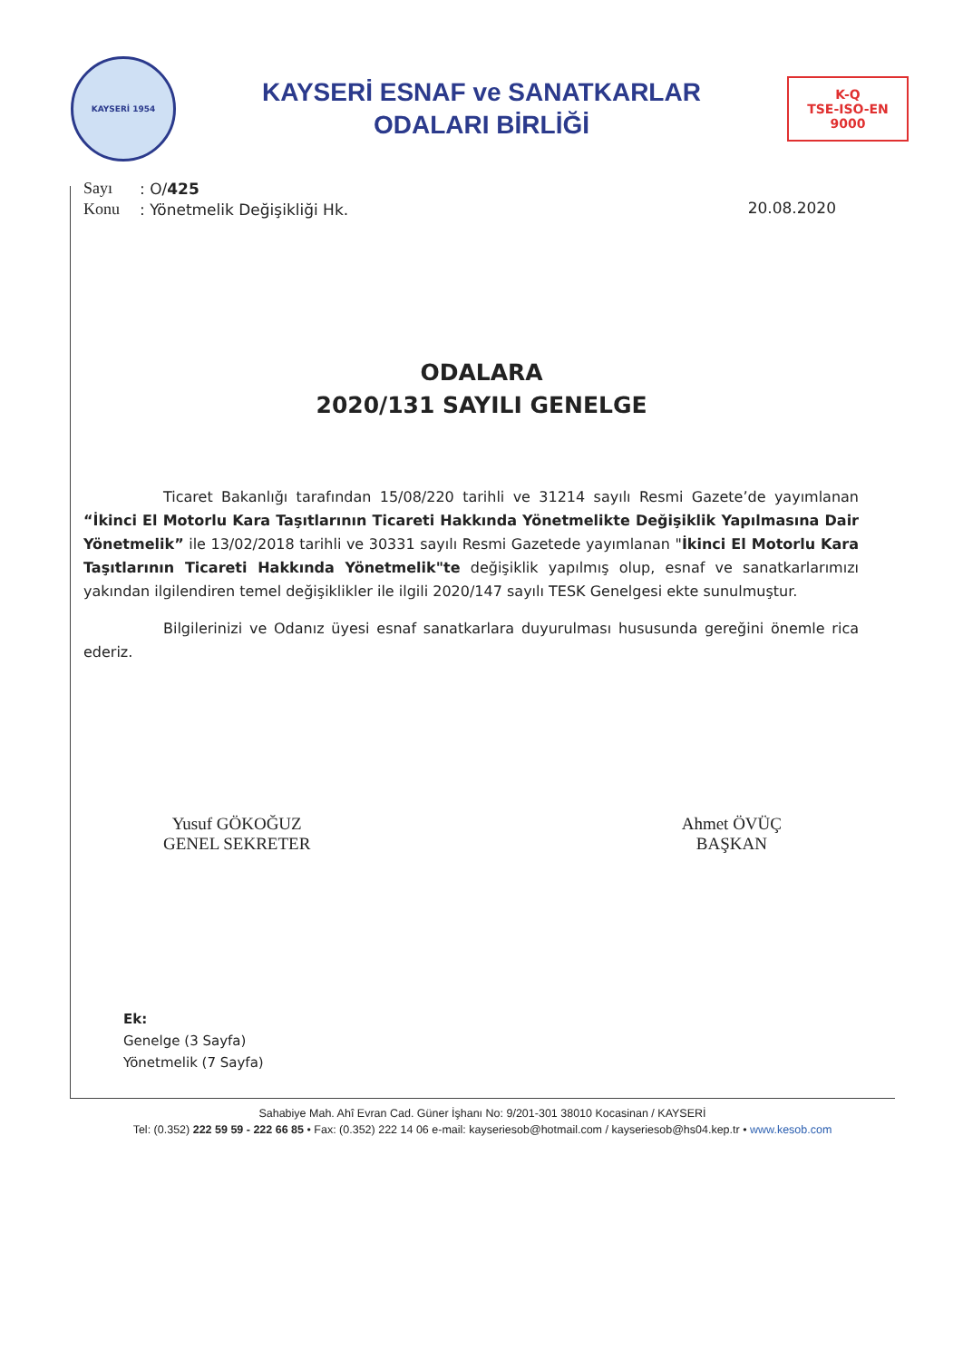KAYSERİ 1954
KAYSERİ ESNAF ve SANATKARLAR
ODALARI BİRLİĞİ
K-Q
TSE-ISO-EN
9000
| Sayı | : O/ 425 |
| Konu | : Yönetmelik Değişikliği Hk. |
20.08.2020
ODALARA
2020/131 SAYILI GENELGE
Ticaret Bakanlığı tarafından 15/08/220 tarihli ve 31214 sayılı Resmi Gazete’de yayımlanan “İkinci El Motorlu Kara Taşıtlarının Ticareti Hakkında Yönetmelikte Değişiklik Yapılmasına Dair Yönetmelik” ile 13/02/2018 tarihli ve 30331 sayılı Resmi Gazetede yayımlanan "İkinci El Motorlu Kara Taşıtlarının Ticareti Hakkında Yönetmelik"te değişiklik yapılmış olup, esnaf ve sanatkarlarımızı yakından ilgilendiren temel değişiklikler ile ilgili 2020/147 sayılı TESK Genelgesi ekte sunulmuştur.
Bilgilerinizi ve Odanız üyesi esnaf sanatkarlara duyurulması hususunda gereğini önemle rica ederiz.
Yusuf GÖKOĞUZ
GENEL SEKRETER
Ahmet ÖVÜÇ
BAŞKAN
Ek:
Genelge (3 Sayfa)
Yönetmelik (7 Sayfa)
Sahabiye Mah. Ahî Evran Cad. Güner İşhanı No: 9/201-301 38010 Kocasinan / KAYSERİ
Tel: (0.352) 222 59 59 - 222 66 85 • Fax: (0.352) 222 14 06 e-mail: kayseriesob@hotmail.com / kayseriesob@hs04.kep.tr • www.kesob.com